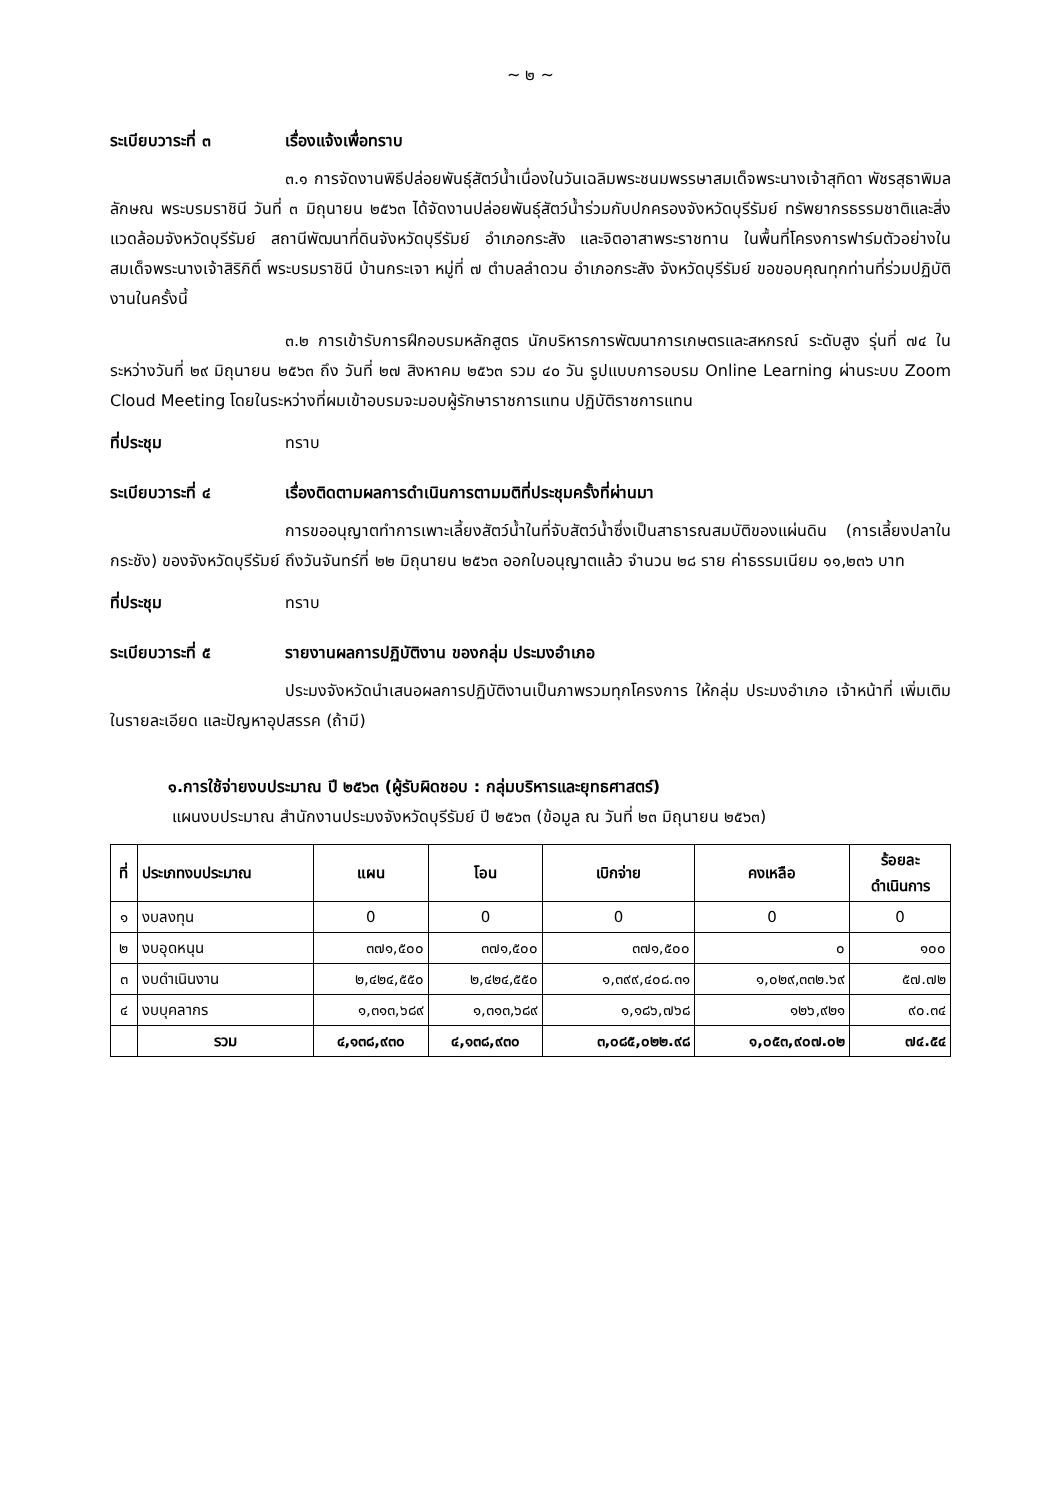~ ๒ ~
ระเบียบวาระที่ ๓ เรื่องแจ้งเพื่อทราบ
๓.๑ การจัดงานพิธีปล่อยพันธุ์สัตว์น้ำเนื่องในวันเฉลิมพระชนมพรรษาสมเด็จพระนางเจ้าสุทิดา พัชรสุธาพิมลลักษณ พระบรมราชินี วันที่ ๓ มิถุนายน ๒๕๖๓ ได้จัดงานปล่อยพันธุ์สัตว์น้ำร่วมกับปกครองจังหวัดบุรีรัมย์ ทรัพยากรธรรมชาติและสิ่งแวดล้อมจังหวัดบุรีรัมย์ สถานีพัฒนาที่ดินจังหวัดบุรีรัมย์ อำเภอกระสัง และจิตอาสาพระราชทาน ในพื้นที่โครงการฟาร์มตัวอย่างในสมเด็จพระนางเจ้าสิริกิติ์ พระบรมราชินี บ้านกระเจา หมู่ที่ ๗ ตำบลลำดวน อำเภอกระสัง จังหวัดบุรีรัมย์ ขอขอบคุณทุกท่านที่ร่วมปฏิบัติงานในครั้งนี้
๓.๒ การเข้ารับการฝึกอบรมหลักสูตร นักบริหารการพัฒนาการเกษตรและสหกรณ์ ระดับสูง รุ่นที่ ๗๔ ในระหว่างวันที่ ๒๙ มิถุนายน ๒๕๖๓ ถึง วันที่ ๒๗ สิงหาคม ๒๕๖๓ รวม ๔๐ วัน รูปแบบการอบรม Online Learning ผ่านระบบ Zoom Cloud Meeting โดยในระหว่างที่ผมเข้าอบรมจะมอบผู้รักษาราชการแทน ปฏิบัติราชการแทน
ที่ประชุม ทราบ
ระเบียบวาระที่ ๔ เรื่องติดตามผลการดำเนินการตามมติที่ประชุมครั้งที่ผ่านมา
การขออนุญาตทำการเพาะเลี้ยงสัตว์น้ำในที่จับสัตว์น้ำซึ่งเป็นสาธารณสมบัติของแผ่นดิน (การเลี้ยงปลาในกระชัง) ของจังหวัดบุรีรัมย์ ถึงวันจันทร์ที่ ๒๒ มิถุนายน ๒๕๖๓ ออกใบอนุญาตแล้ว จำนวน ๒๘ ราย ค่าธรรมเนียม ๑๑,๒๓๖ บาท
ที่ประชุม ทราบ
ระเบียบวาระที่ ๕ รายงานผลการปฏิบัติงาน ของกลุ่ม ประมงอำเภอ
ประมงจังหวัดนำเสนอผลการปฏิบัติงานเป็นภาพรวมทุกโครงการ ให้กลุ่ม ประมงอำเภอ เจ้าหน้าที่ เพิ่มเติมในรายละเอียด และปัญหาอุปสรรค (ถ้ามี)
๑.การใช้จ่ายงบประมาณ ปี ๒๕๖๓ (ผู้รับผิดชอบ : กลุ่มบริหารและยุทธศาสตร์)
แผนงบประมาณ สำนักงานประมงจังหวัดบุรีรัมย์ ปี ๒๕๖๓ (ข้อมูล ณ วันที่ ๒๓ มิถุนายน ๒๕๖๓)
| ที่ | ประเภทงบประมาณ | แผน | โอน | เบิกจ่าย | คงเหลือ | ร้อยละ ดำเนินการ |
| --- | --- | --- | --- | --- | --- | --- |
| ๑ | งบลงทุน | 0 | 0 | 0 | 0 | 0 |
| ๒ | งบอุดหนุน | ๓๗๑,๕๐๐ | ๓๗๑,๕๐๐ | ๓๗๑,๕๐๐ | ๐ | ๑๐๐ |
| ๓ | งบดำเนินงาน | ๒,๔๒๔,๕๕๐ | ๒,๔๒๔,๕๕๐ | ๑,๓๙๙,๔๐๘.๓๑ | ๑,๐๒๙,๓๓๒.๖๙ | ๕๗.๗๒ |
| ๔ | งบบุคลากร | ๑,๓๑๓,๖๘๙ | ๑,๓๑๓,๖๘๙ | ๑,๑๘๖,๗๖๘ | ๑๒๖,๙๒๑ | ๙๐.๓๔ |
| | รวม | ๔,๑๓๘,๙๓๐ | ๔,๑๓๘,๙๓๐ | ๓,๐๘๕,๐๒๒.๙๘ | ๑,๐๕๓,๙๐๗.๐๒ | ๗๔.๕๔ |